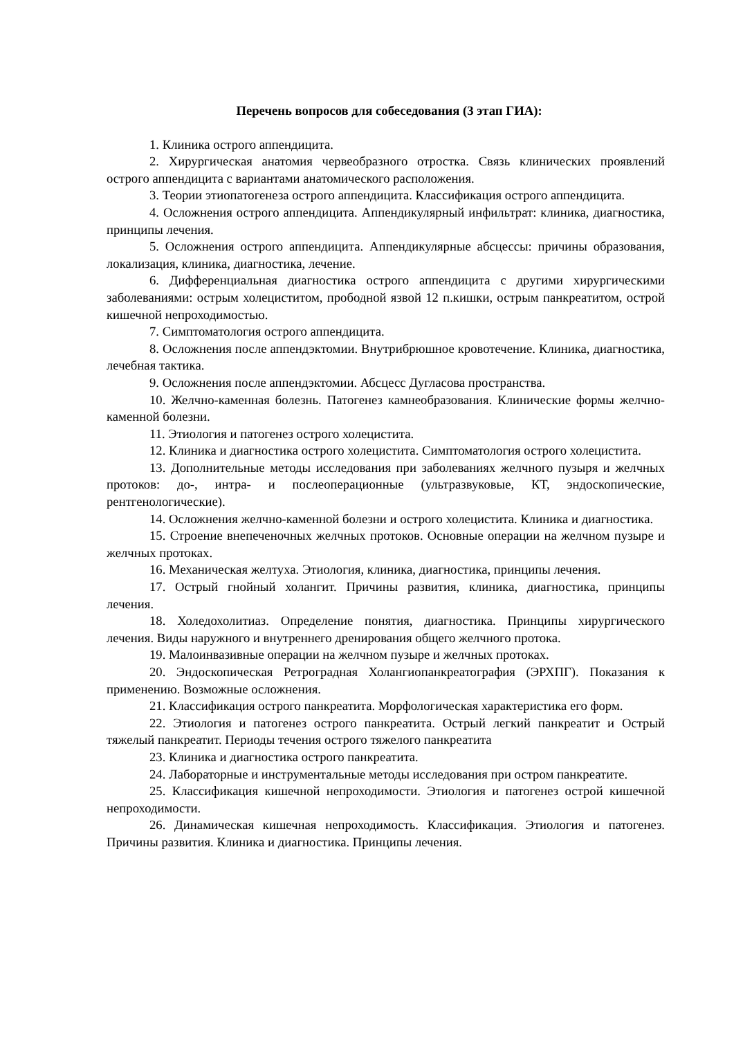Перечень вопросов для собеседования (3 этап ГИА):
1. Клиника острого аппендицита.
2. Хирургическая анатомия червеобразного отростка. Связь клинических проявлений острого аппендицита с вариантами анатомического расположения.
3. Теории этиопатогенеза острого аппендицита. Классификация острого аппендицита.
4. Осложнения острого аппендицита. Аппендикулярный инфильтрат: клиника, диагностика, принципы лечения.
5. Осложнения острого аппендицита. Аппендикулярные абсцессы: причины образования, локализация, клиника, диагностика, лечение.
6. Дифференциальная диагностика острого аппендицита с другими хирургическими заболеваниями: острым холециститом, прободной язвой 12 п.кишки, острым панкреатитом, острой кишечной непроходимостью.
7. Симптоматология острого аппендицита.
8. Осложнения после аппендэктомии. Внутрибрюшное кровотечение. Клиника, диагностика, лечебная тактика.
9. Осложнения после аппендэктомии. Абсцесс Дугласова пространства.
10. Желчно-каменная болезнь. Патогенез камнеобразования. Клинические формы желчно-каменной болезни.
11. Этиология и патогенез острого холецистита.
12. Клиника и диагностика острого холецистита. Симптоматология острого холецистита.
13. Дополнительные методы исследования при заболеваниях желчного пузыря и желчных протоков: до-, интра- и послеоперационные (ультразвуковые, КТ, эндоскопические, рентгенологические).
14. Осложнения желчно-каменной болезни и острого холецистита. Клиника и диагностика.
15. Строение внепеченочных желчных протоков. Основные операции на желчном пузыре и желчных протоках.
16. Механическая желтуха. Этиология, клиника, диагностика, принципы лечения.
17. Острый гнойный холангит. Причины развития, клиника, диагностика, принципы лечения.
18. Холедохолитиаз. Определение понятия, диагностика. Принципы хирургического лечения. Виды наружного и внутреннего дренирования общего желчного протока.
19. Малоинвазивные операции на желчном пузыре и желчных протоках.
20. Эндоскопическая Ретроградная Холангиопанкреатография (ЭРХПГ). Показания к применению. Возможные осложнения.
21. Классификация острого панкреатита. Морфологическая характеристика его форм.
22. Этиология и патогенез острого панкреатита. Острый легкий панкреатит и Острый тяжелый панкреатит. Периоды течения острого тяжелого панкреатита
23. Клиника и диагностика острого панкреатита.
24. Лабораторные и инструментальные методы исследования при остром панкреатите.
25. Классификация кишечной непроходимости. Этиология и патогенез острой кишечной непроходимости.
26. Динамическая кишечная непроходимость. Классификация. Этиология и патогенез. Причины развития. Клиника и диагностика. Принципы лечения.